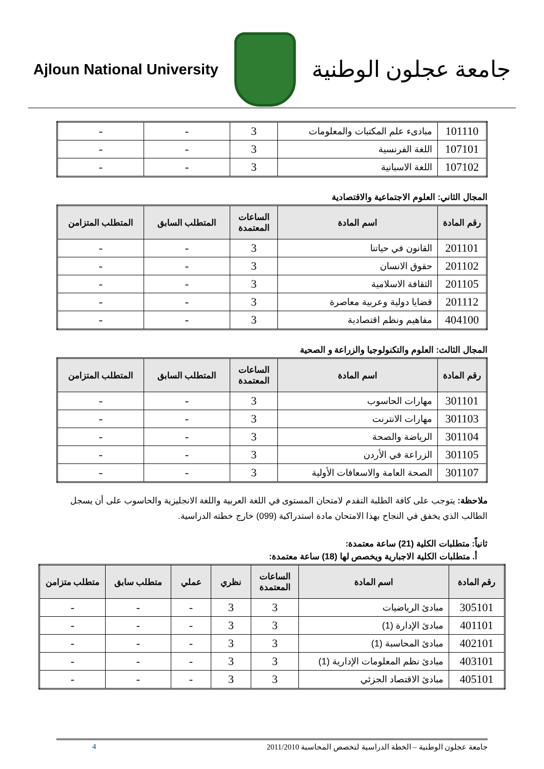Ajloun National University
جامعة عجلون الوطنية
| 101110 | مبادىء علم المكتبات والمعلومات | 3 | - | - |
| 107101 | اللغة الفرنسية | 3 | - | - |
| 107102 | اللغة الاسبانية | 3 | - | - |
المجال الثاني: العلوم الاجتماعية والاقتصادية
| رقم المادة | اسم المادة | الساعات المعتمدة | المتطلب السابق | المتطلب المتزامن |
| --- | --- | --- | --- | --- |
| 201101 | القانون في حياتنا | 3 | - | - |
| 201102 | حقوق الانسان | 3 | - | - |
| 201105 | الثقافة الاسلامية | 3 | - | - |
| 201112 | قضايا دولية وعربية معاصرة | 3 | - | - |
| 404100 | مفاهيم ونظم اقتصادية | 3 | - | - |
المجال الثالث: العلوم والتكنولوجيا والزراعة و الصحية
| رقم المادة | اسم المادة | الساعات المعتمدة | المتطلب السابق | المتطلب المتزامن |
| --- | --- | --- | --- | --- |
| 301101 | مهارات الحاسوب | 3 | - | - |
| 301103 | مهارات الانترنت | 3 | - | - |
| 301104 | الرياضة والصحة | 3 | - | - |
| 301105 | الزراعة في الأردن | 3 | - | - |
| 301107 | الصحة العامة والاسعافات الأولية | 3 | - | - |
ملاحظة: يتوجب على كافة الطلبة التقدم لامتحان المستوى في اللغة العربية واللغة الانجليزية والحاسوب على أن يسجل الطالب الذي يخفق في النجاح بهذا الامتحان مادة استدراكية (099) خارج خطته الدراسية.
ثانياً: متطلبات الكلية (21) ساعة معتمدة:
أ. متطلبات الكلية الاجبارية ويخصص لها (18) ساعة معتمدة:
| رقم المادة | اسم المادة | الساعات المعتمدة | نظري | عملي | متطلب سابق | متطلب متزامن |
| --- | --- | --- | --- | --- | --- | --- |
| 305101 | مبادئ الرياضيات | 3 | 3 | - | - | - |
| 401101 | مبادئ الإدارة (1) | 3 | 3 | - | - | - |
| 402101 | مبادئ المحاسبة (1) | 3 | 3 | - | - | - |
| 403101 | مبادئ نظم المعلومات الإدارية (1) | 3 | 3 | - | - | - |
| 405101 | مبادئ الاقتصاد الجزئي | 3 | 3 | - | - | - |
جامعة عجلون الوطنية – الخطة الدراسية لتخصص المحاسبة 2011/2010 4